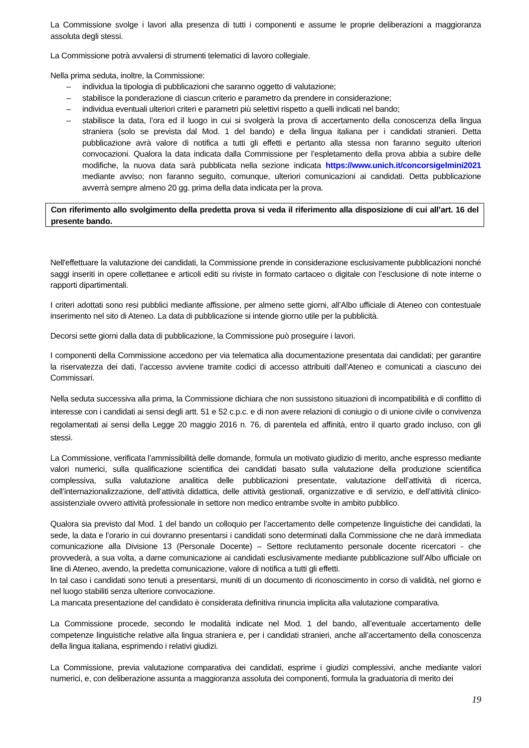La Commissione svolge i lavori alla presenza di tutti i componenti e assume le proprie deliberazioni a maggioranza assoluta degli stessi.
La Commissione potrà avvalersi di strumenti telematici di lavoro collegiale.
Nella prima seduta, inoltre, la Commissione:
– individua la tipologia di pubblicazioni che saranno oggetto di valutazione;
– stabilisce la ponderazione di ciascun criterio e parametro da prendere in considerazione;
– individua eventuali ulteriori criteri e parametri più selettivi rispetto a quelli indicati nel bando;
– stabilisce la data, l’ora ed il luogo in cui si svolgerà la prova di accertamento della conoscenza della lingua straniera (solo se prevista dal Mod. 1 del bando) e della lingua italiana per i candidati stranieri. Detta pubblicazione avrà valore di notifica a tutti gli effetti e pertanto alla stessa non faranno seguito ulteriori convocazioni. Qualora la data indicata dalla Commissione per l’espletamento della prova abbia a subire delle modifiche, la nuova data sarà pubblicata nella sezione indicata https://www.unich.it/concorsigelmini2021 mediante avviso; non faranno seguito, comunque, ulteriori comunicazioni ai candidati. Detta pubblicazione avverrà sempre almeno 20 gg. prima della data indicata per la prova.
Con riferimento allo svolgimento della predetta prova si veda il riferimento alla disposizione di cui all’art. 16 del presente bando.
Nell'effettuare la valutazione dei candidati, la Commissione prende in considerazione esclusivamente pubblicazioni nonché saggi inseriti in opere collettanee e articoli editi su riviste in formato cartaceo o digitale con l’esclusione di note interne o rapporti dipartimentali.
I criteri adottati sono resi pubblici mediante affissione, per almeno sette giorni, all’Albo ufficiale di Ateneo con contestuale inserimento nel sito di Ateneo. La data di pubblicazione si intende giorno utile per la pubblicità.
Decorsi sette giorni dalla data di pubblicazione, la Commissione può proseguire i lavori.
I componenti della Commissione accedono per via telematica alla documentazione presentata dai candidati; per garantire la riservatezza dei dati, l’accesso avviene tramite codici di accesso attribuiti dall’Ateneo e comunicati a ciascuno dei Commissari.
Nella seduta successiva alla prima, la Commissione dichiara che non sussistono situazioni di incompatibilità e di conflitto di interesse con i candidati ai sensi degli artt. 51 e 52 c.p.c. e di non avere relazioni di coniugio o di unione civile o convivenza regolamentati ai sensi della Legge 20 maggio 2016 n. 76, di parentela ed affinità, entro il quarto grado incluso, con gli stessi.
La Commissione, verificata l’ammissibilità delle domande, formula un motivato giudizio di merito, anche espresso mediante valori numerici, sulla qualificazione scientifica dei candidati basato sulla valutazione della produzione scientifica complessiva, sulla valutazione analitica delle pubblicazioni presentate, valutazione dell’attività di ricerca, dell’internazionalizzazione, dell’attività didattica, delle attività gestionali, organizzative e di servizio, e dell’attività clinico-assistenziale ovvero attività professionale in settore non medico entrambe svolte in ambito pubblico.
Qualora sia previsto dal Mod. 1 del bando un colloquio per l’accertamento delle competenze linguistiche dei candidati, la sede, la data e l’orario in cui dovranno presentarsi i candidati sono determinati dalla Commissione che ne darà immediata comunicazione alla Divisione 13 (Personale Docente) – Settore reclutamento personale docente ricercatori - che provvederà, a sua volta, a darne comunicazione ai candidati esclusivamente mediante pubblicazione sull’Albo ufficiale on line di Ateneo, avendo, la predetta comunicazione, valore di notifica a tutti gli effetti.
In tal caso i candidati sono tenuti a presentarsi, muniti di un documento di riconoscimento in corso di validità, nel giorno e nel luogo stabiliti senza ulteriore convocazione.
La mancata presentazione del candidato è considerata definitiva rinuncia implicita alla valutazione comparativa.
La Commissione procede, secondo le modalità indicate nel Mod. 1 del bando, all’eventuale accertamento delle competenze linguistiche relative alla lingua straniera e, per i candidati stranieri, anche all’accertamento della conoscenza della lingua italiana, esprimendo i relativi giudizi.
La Commissione, previa valutazione comparativa dei candidati, esprime i giudizi complessivi, anche mediante valori numerici, e, con deliberazione assunta a maggioranza assoluta dei componenti, formula la graduatoria di merito dei
19